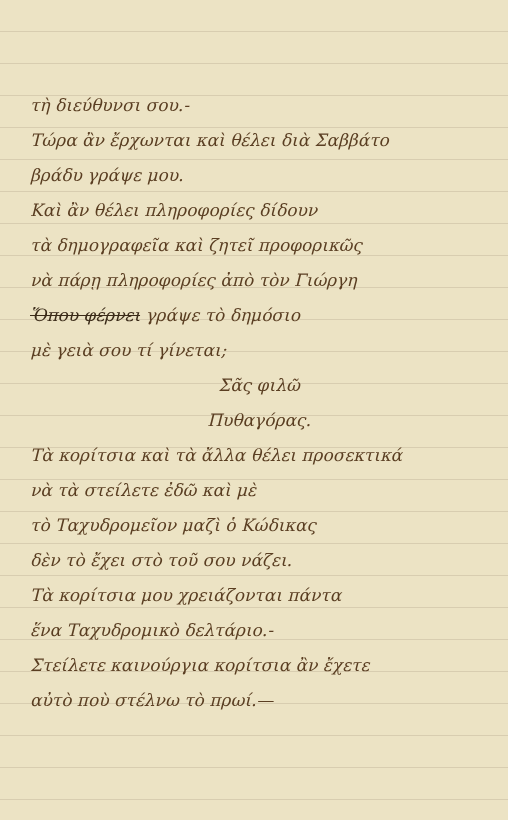τὴ διεύθυνσι σου.-
Τώρα ἂν ἔρχωνται καὶ θέλει διὰ Σαββάτο
βράδυ γράψε μου.
Καὶ ἂν θέλει πληροφορίες δίδουν
τὰ δημογραφεῖα καὶ ζητεῖ προφορικῶς
νὰ πάρῃ πληροφορίες ἀπὸ τὸν Γιώργη
Ὅπου φέρνει γράψε τὸ δημόσιο
μὲ γειὰ σου τί γίνεται;
Σᾶς φιλῶ
Πυθαγόρας.
Τὰ κορίτσια καὶ τὰ ἄλλα θέλει προσεκτικά
νὰ τὰ στείλετε ἐδῶ καὶ μὲ
τὸ Ταχυδρομεῖον μαζὶ ὁ Κώδικας
δὲν τὸ ἔχει στὸ τοῦ σου νάζει.
Τὰ κορίτσια μου χρειάζονται πάντα
ἕνα Ταχυδρομικὸ δελτάριο.-
Στείλετε καινούργια κορίτσια ἂν ἔχετε
αὐτὸ ποὺ στέλνω τὸ πρωί.—